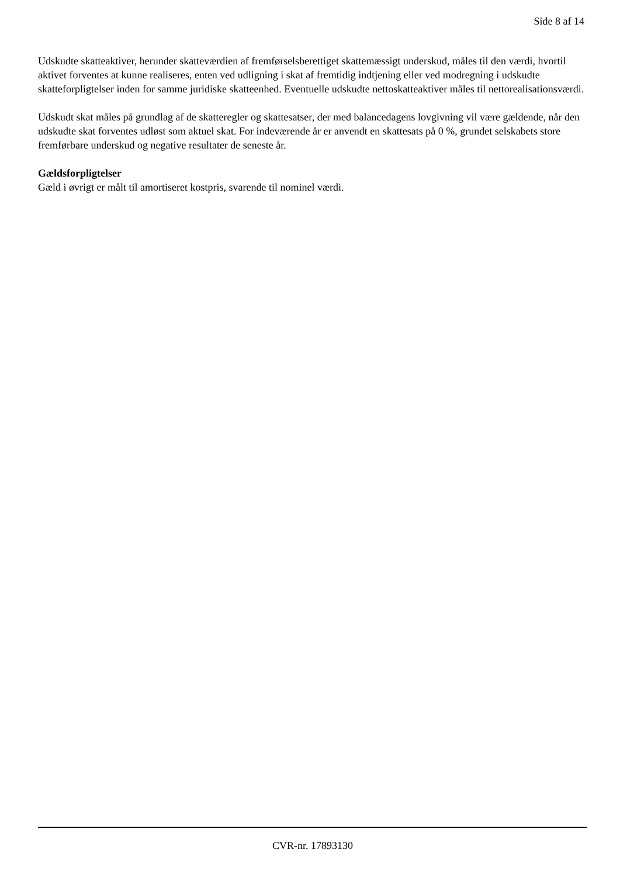Side 8 af 14
Udskudte skatteaktiver, herunder skatteværdien af fremførselsberettiget skattemæssigt underskud, måles til den værdi, hvortil aktivet forventes at kunne realiseres, enten ved udligning i skat af fremtidig indtjening eller ved modregning i udskudte skatteforpligtelser inden for samme juridiske skatteenhed. Eventuelle udskudte nettoskatteaktiver måles til nettorealisationsværdi.
Udskudt skat måles på grundlag af de skatteregler og skattesatser, der med balancedagens lovgivning vil være gældende, når den udskudte skat forventes udløst som aktuel skat. For indeværende år er anvendt en skattesats på 0 %, grundet selskabets store fremførbare underskud og negative resultater de seneste år.
Gældsforpligtelser
Gæld i øvrigt er målt til amortiseret kostpris, svarende til nominel værdi.
CVR-nr. 17893130